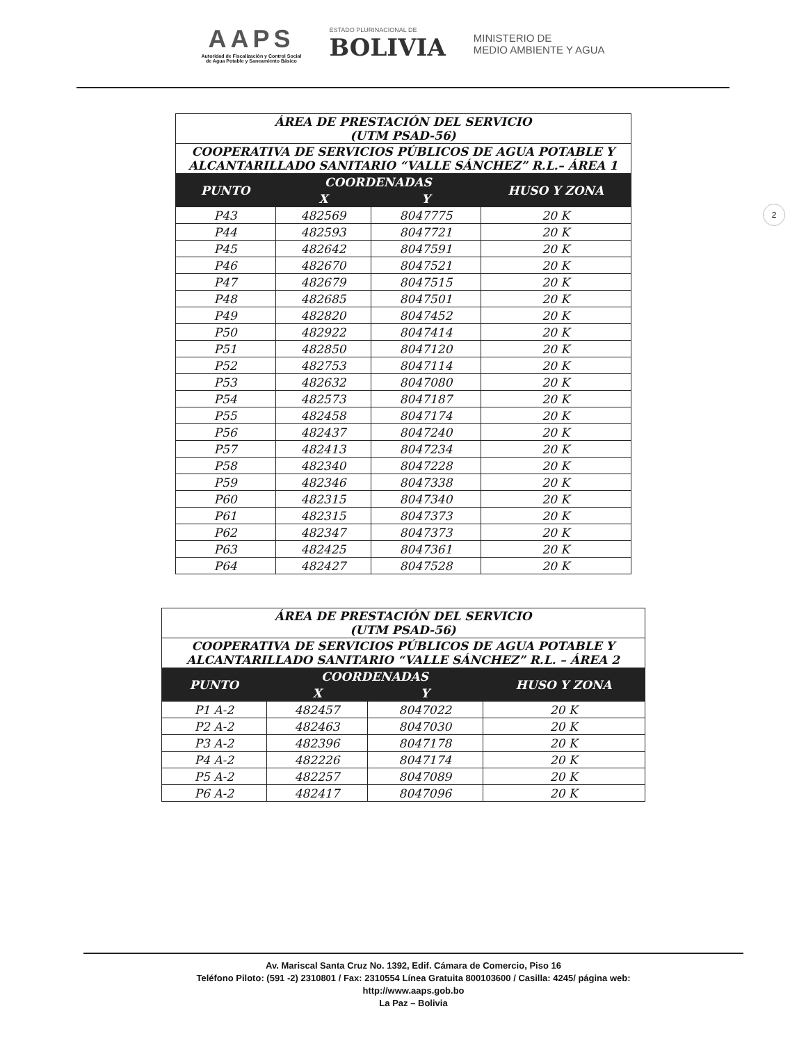AAPS
Autoridad de Fiscalización y Control Social
de Agua Potable y Saneamiento Básico
ESTADO PLURINACIONAL DE
BOLIVIA
MINISTERIO DE
MEDIO AMBIENTE Y AGUA
2
| ÁREA DE PRESTACIÓN DEL SERVICIO (UTM PSAD-56) | | | |
| --- | --- | --- | --- |
| COOPERATIVA DE SERVICIOS PÚBLICOS DE AGUA POTABLE Y ALCANTARILLADO SANITARIO “VALLE SÁNCHEZ” R.L.– ÁREA 1 | | | |
| PUNTO | COORDENADAS | | HUSO Y ZONA |
| | X | Y | |
| P43 | 482569 | 8047775 | 20 K |
| P44 | 482593 | 8047721 | 20 K |
| P45 | 482642 | 8047591 | 20 K |
| P46 | 482670 | 8047521 | 20 K |
| P47 | 482679 | 8047515 | 20 K |
| P48 | 482685 | 8047501 | 20 K |
| P49 | 482820 | 8047452 | 20 K |
| P50 | 482922 | 8047414 | 20 K |
| P51 | 482850 | 8047120 | 20 K |
| P52 | 482753 | 8047114 | 20 K |
| P53 | 482632 | 8047080 | 20 K |
| P54 | 482573 | 8047187 | 20 K |
| P55 | 482458 | 8047174 | 20 K |
| P56 | 482437 | 8047240 | 20 K |
| P57 | 482413 | 8047234 | 20 K |
| P58 | 482340 | 8047228 | 20 K |
| P59 | 482346 | 8047338 | 20 K |
| P60 | 482315 | 8047340 | 20 K |
| P61 | 482315 | 8047373 | 20 K |
| P62 | 482347 | 8047373 | 20 K |
| P63 | 482425 | 8047361 | 20 K |
| P64 | 482427 | 8047528 | 20 K |
| ÁREA DE PRESTACIÓN DEL SERVICIO (UTM PSAD-56) | | | |
| --- | --- | --- | --- |
| COOPERATIVA DE SERVICIOS PÚBLICOS DE AGUA POTABLE Y ALCANTARILLADO SANITARIO “VALLE SÁNCHEZ” R.L. – ÁREA 2 | | | |
| PUNTO | COORDENADAS | | HUSO Y ZONA |
| | X | Y | |
| P1 A-2 | 482457 | 8047022 | 20 K |
| P2 A-2 | 482463 | 8047030 | 20 K |
| P3 A-2 | 482396 | 8047178 | 20 K |
| P4 A-2 | 482226 | 8047174 | 20 K |
| P5 A-2 | 482257 | 8047089 | 20 K |
| P6 A-2 | 482417 | 8047096 | 20 K |
Av. Mariscal Santa Cruz No. 1392, Edif. Cámara de Comercio, Piso 16
Teléfono Piloto: (591 -2) 2310801 / Fax: 2310554 Línea Gratuita 800103600 / Casilla: 4245/ página web:
http://www.aaps.gob.bo
La Paz – Bolivia